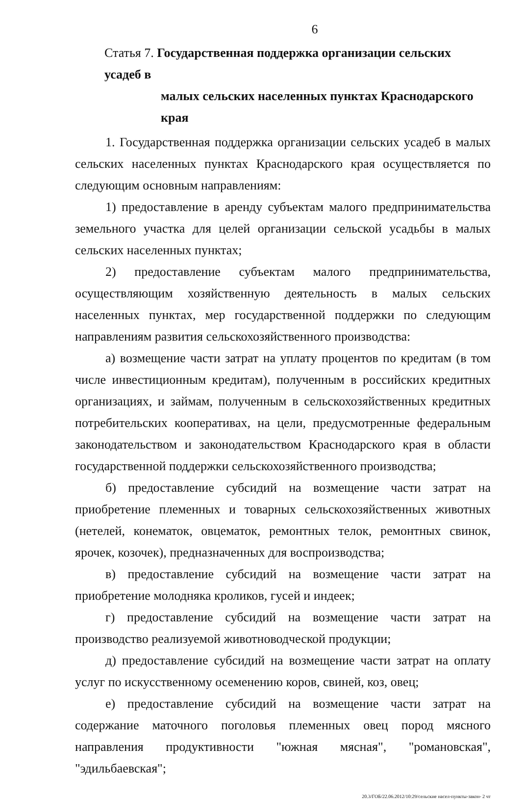6
Статья 7. Государственная поддержка организации сельских усадеб в
малых сельских населенных пунктах Краснодарского края
1. Государственная поддержка организации сельских усадеб в малых сельских населенных пунктах Краснодарского края осуществляется по следующим основным направлениям:
1) предоставление в аренду субъектам малого предпринимательства земельного участка для целей организации сельской усадьбы в малых сельских населенных пунктах;
2) предоставление субъектам малого предпринимательства, осуществляющим хозяйственную деятельность в малых сельских населенных пунктах, мер государственной поддержки по следующим направлениям развития сельскохозяйственного производства:
а) возмещение части затрат на уплату процентов по кредитам (в том числе инвестиционным кредитам), полученным в российских кредитных организациях, и займам, полученным в сельскохозяйственных кредитных потребительских кооперативах, на цели, предусмотренные федеральным законодательством и законодательством Краснодарского края в области государственной поддержки сельскохозяйственного производства;
б) предоставление субсидий на возмещение части затрат на приобретение племенных и товарных сельскохозяйственных животных (нетелей, конематок, овцематок, ремонтных телок, ремонтных свинок, ярочек, козочек), предназначенных для воспроизводства;
в) предоставление субсидий на возмещение части затрат на приобретение молодняка кроликов, гусей и индеек;
г) предоставление субсидий на возмещение части затрат на производство реализуемой животноводческой продукции;
д) предоставление субсидий на возмещение части затрат на оплату услуг по искусственному осеменению коров, свиней, коз, овец;
е) предоставление субсидий на возмещение части затрат на содержание маточного поголовья племенных овец пород мясного направления продуктивности "южная мясная", "романовская", "эдильбаевская";
20.3/ГОБ/22.06.2012/10:29/сельские насел-пункты-закон- 2 чт